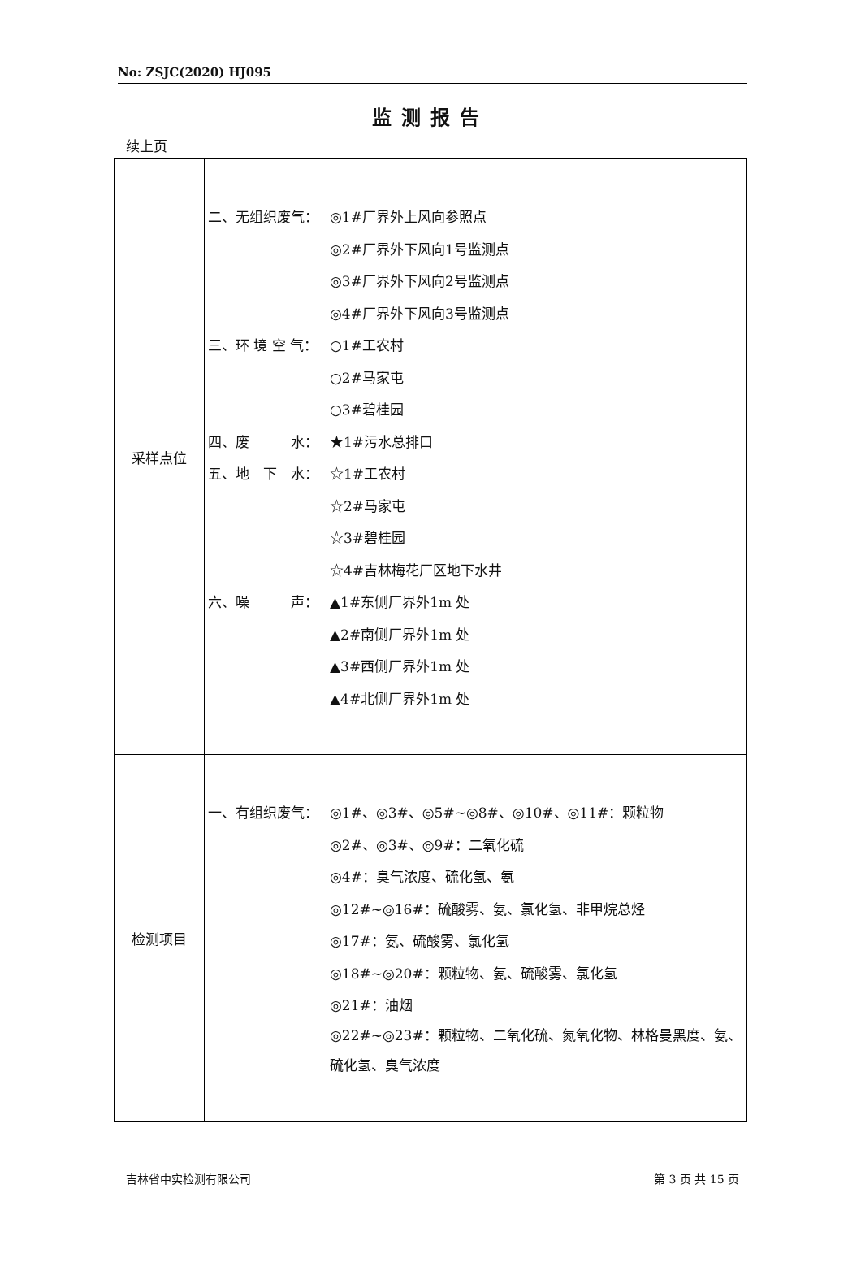No: ZSJC(2020) HJ095
监测报告
续上页
| 采样点位 | 二、无组织废气： ◎1#厂界外上风向参照点 ◎2#厂界外下风向1号监测点 ◎3#厂界外下风向2号监测点 ◎4#厂界外下风向3号监测点 三、环 境 空 气： ○1#工农村 ○2#马家屯 ○3#碧桂园 四、废 水： ★1#污水总排口 五、地 下 水： ☆1#工农村 ☆2#马家屯 ☆3#碧桂园 ☆4#吉林梅花厂区地下水井 六、噪 声： ▲1#东侧厂界外1m 处 ▲2#南侧厂界外1m 处 ▲3#西侧厂界外1m 处 ▲4#北侧厂界外1m 处 |
| 检测项目 | 一、有组织废气： ◎1#、◎3#、◎5#~◎8#、◎10#、◎11#：颗粒物 ◎2#、◎3#、◎9#：二氧化硫 ◎4#：臭气浓度、硫化氢、氨 ◎12#~◎16#：硫酸雾、氨、氯化氢、非甲烷总烃 ◎17#：氨、硫酸雾、氯化氢 ◎18#~◎20#：颗粒物、氨、硫酸雾、氯化氢 ◎21#：油烟 ◎22#~◎23#：颗粒物、二氧化硫、氮氧化物、林格曼黑度、氨、硫化氢、臭气浓度 |
吉林省中实检测有限公司 第 3 页 共 15 页